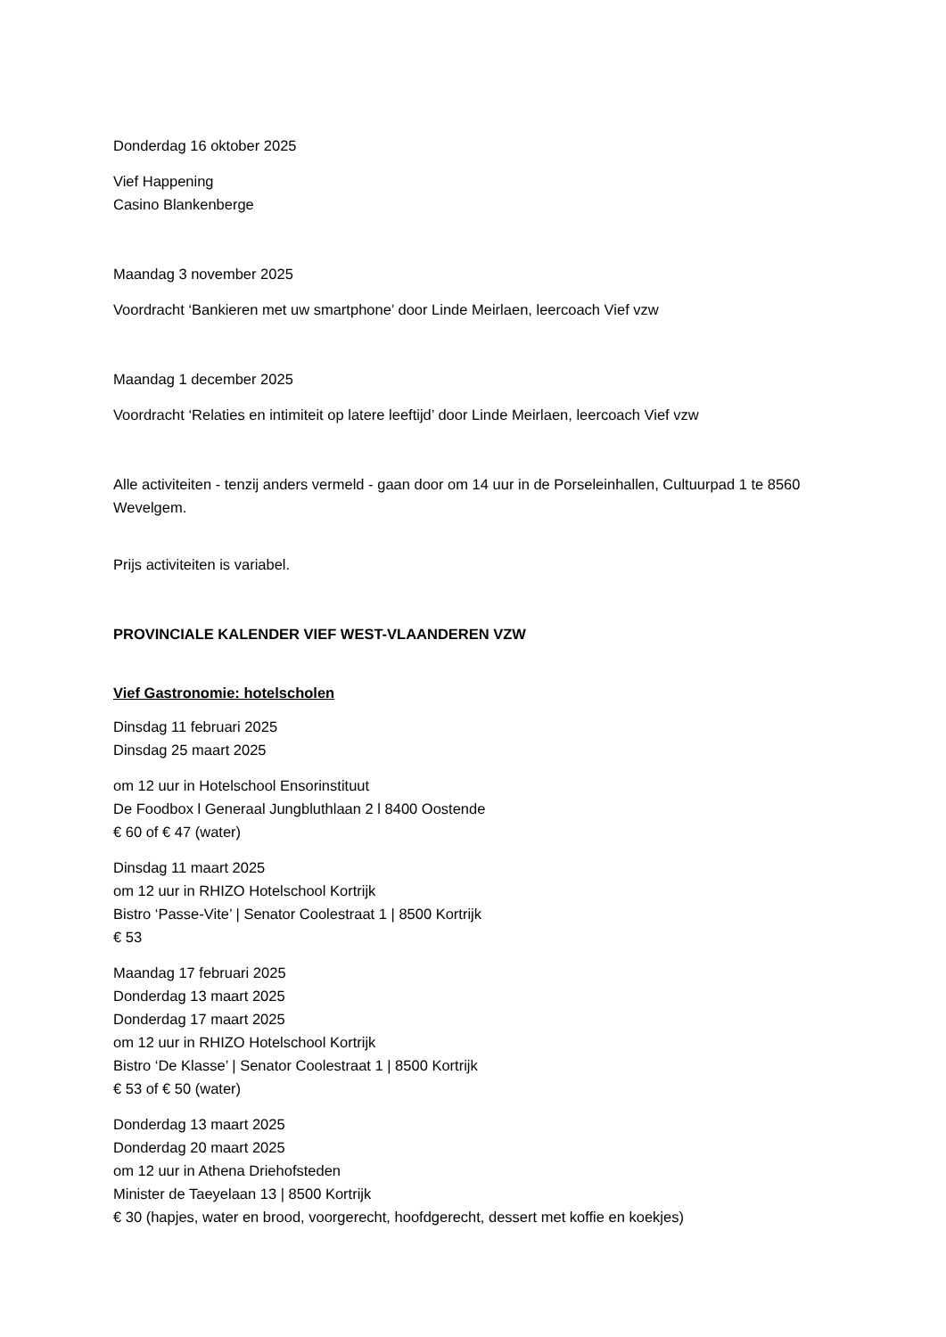Donderdag 16 oktober 2025
Vief Happening
Casino Blankenberge
Maandag 3 november 2025
Voordracht ‘Bankieren met uw smartphone’ door Linde Meirlaen, leercoach Vief vzw
Maandag 1 december 2025
Voordracht ‘Relaties en intimiteit op latere leeftijd’ door Linde Meirlaen, leercoach Vief vzw
Alle activiteiten - tenzij anders vermeld - gaan door om 14 uur in de Porseleinhallen, Cultuurpad 1 te 8560 Wevelgem.
Prijs activiteiten is variabel.
PROVINCIALE KALENDER VIEF WEST-VLAANDEREN VZW
Vief Gastronomie: hotelscholen
Dinsdag 11 februari 2025
Dinsdag 25 maart 2025
om 12 uur in Hotelschool Ensorinstituut
De Foodbox l Generaal Jungbluthlaan 2 l 8400 Oostende
€ 60 of € 47 (water)
Dinsdag 11 maart 2025
om 12 uur in RHIZO Hotelschool Kortrijk
Bistro ‘Passe-Vite’ | Senator Coolestraat 1 | 8500 Kortrijk
€ 53
Maandag 17 februari 2025
Donderdag 13 maart 2025
Donderdag 17 maart 2025
om 12 uur in RHIZO Hotelschool Kortrijk
Bistro ‘De Klasse’ | Senator Coolestraat 1 | 8500 Kortrijk
€ 53 of € 50 (water)
Donderdag 13 maart 2025
Donderdag 20 maart 2025
om 12 uur in Athena Driehofsteden
Minister de Taeyelaan 13 | 8500 Kortrijk
€ 30 (hapjes, water en brood, voorgerecht, hoofdgerecht, dessert met koffie en koekjes)